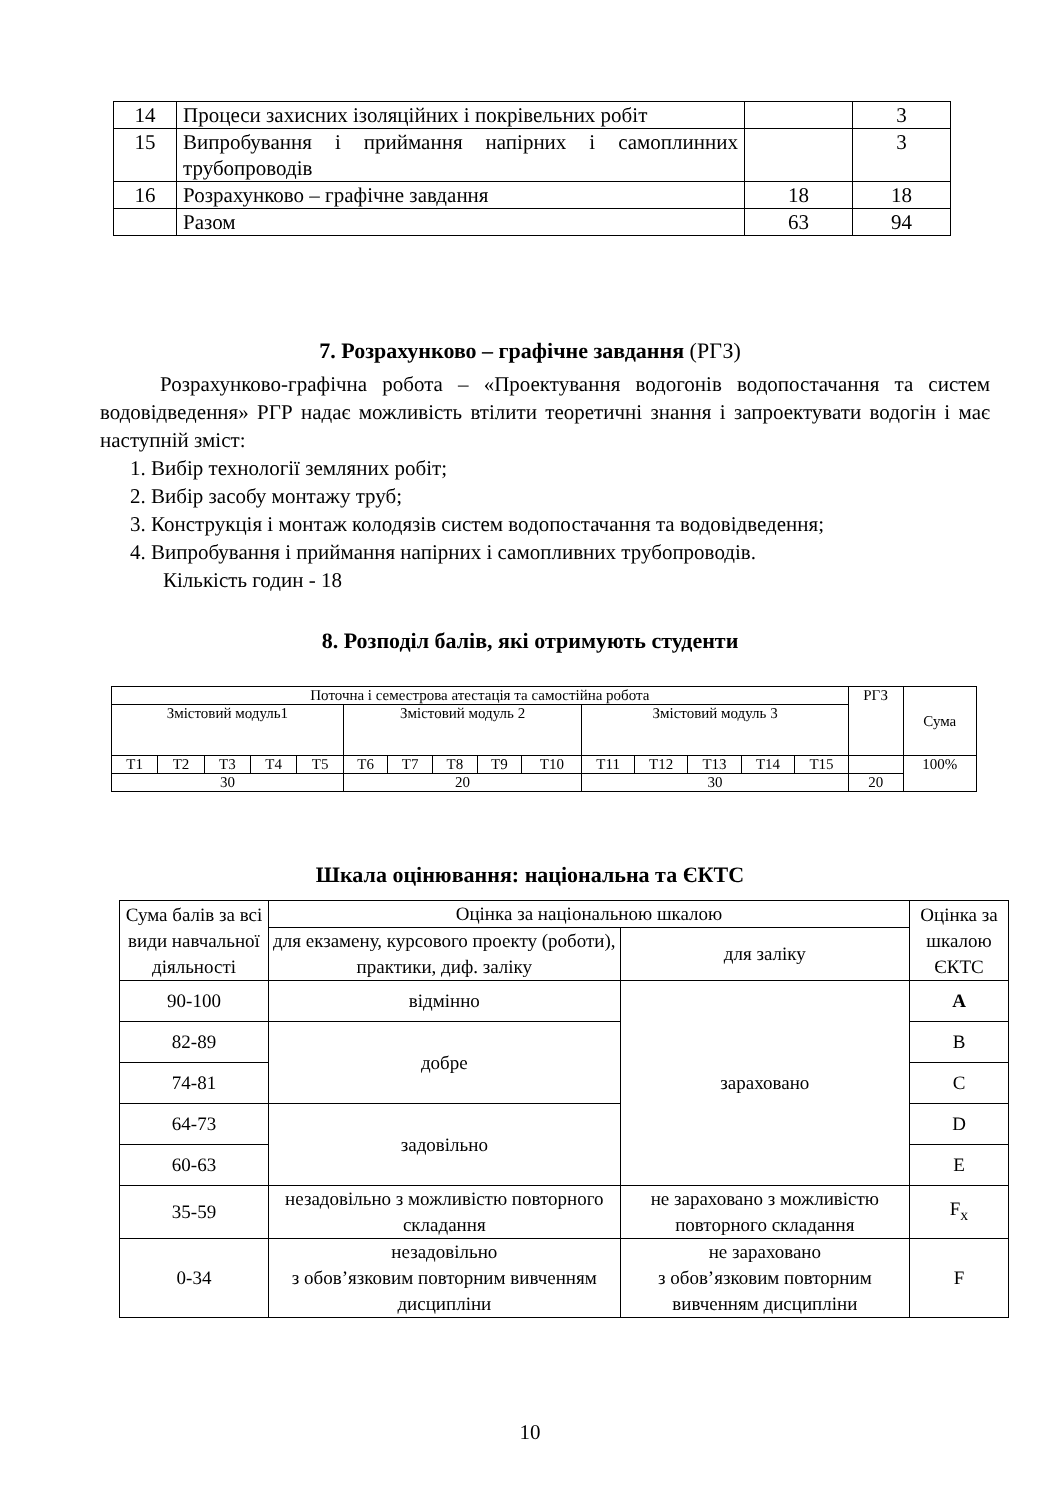| 14 | Процеси захисних ізоляційних і покрівельних робіт | | 3 |
| 15 | Випробування і приймання напірних і самоплинних трубопроводів | | 3 |
| 16 | Розрахунково – графічне завдання | 18 | 18 |
| | Разом | 63 | 94 |
7. Розрахунково – графічне завдання (РГЗ)
Розрахунково-графічна робота – «Проектування водогонів водопостачання та систем водовідведення» РГР надає можливість втілити теоретичні знання і запроектувати водогін і має наступній зміст:
1. Вибір технології земляних робіт;
2. Вибір засобу монтажу труб;
3. Конструкція і монтаж колодязів систем водопостачання та водовідведення;
4. Випробування і приймання напірних і самопливних трубопроводів.
Кількість годин - 18
8. Розподіл балів, які отримують студенти
| Поточна і семестрова атестація та самостійна робота | | | | | | | | | | | | | | | РГЗ | Сума |
| Змістовий модуль1 | | | | | Змістовий модуль 2 | | | | | Змістовий модуль 3 | | | | | | |
| Т1 | Т2 | Т3 | Т4 | Т5 | Т6 | Т7 | Т8 | Т9 | Т10 | Т11 | Т12 | Т13 | Т14 | Т15 | | 100% |
| 30 | | | | | 20 | | | | | 30 | | | | | 20 | |
Шкала оцінювання: національна та ЄКТС
| Сума балів за всі види навчальної діяльності | Оцінка за національною шкалою | | Оцінка за шкалою ЄКТС |
| | для екзамену, курсового проекту (роботи), практики, диф. заліку | для заліку | |
| 90-100 | відмінно | зараховано | A |
| 82-89 | добре | | B |
| 74-81 | | | C |
| 64-73 | задовільно | | D |
| 60-63 | | | E |
| 35-59 | незадовільно з можливістю повторного складання | не зараховано з можливістю повторного складання | F<sub>x</sub> |
| 0-34 | незадовільно з обов’язковим повторним вивченням дисципліни | не зараховано з обов’язковим повторним вивченням дисципліни | F |
10